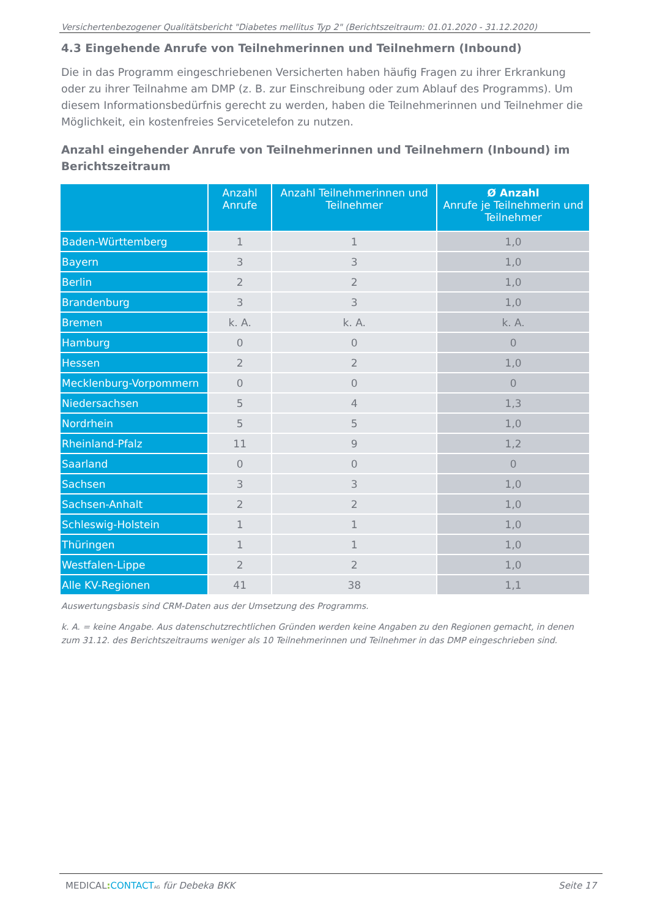Versichertenbezogener Qualitätsbericht "Diabetes mellitus Typ 2" (Berichtszeitraum: 01.01.2020 - 31.12.2020)
4.3 Eingehende Anrufe von Teilnehmerinnen und Teilnehmern (Inbound)
Die in das Programm eingeschriebenen Versicherten haben häufig Fragen zu ihrer Erkrankung oder zu ihrer Teilnahme am DMP (z. B. zur Einschreibung oder zum Ablauf des Programms). Um diesem Informationsbedürfnis gerecht zu werden, haben die Teilnehmerinnen und Teilnehmer die Möglichkeit, ein kostenfreies Servicetelefon zu nutzen.
Anzahl eingehender Anrufe von Teilnehmerinnen und Teilnehmern (Inbound) im Berichtszeitraum
| | Anzahl Anrufe | Anzahl Teilnehmerinnen und Teilnehmer | Ø Anzahl Anrufe je Teilnehmerin und Teilnehmer |
| --- | --- | --- | --- |
| Baden-Württemberg | 1 | 1 | 1,0 |
| Bayern | 3 | 3 | 1,0 |
| Berlin | 2 | 2 | 1,0 |
| Brandenburg | 3 | 3 | 1,0 |
| Bremen | k. A. | k. A. | k. A. |
| Hamburg | 0 | 0 | 0 |
| Hessen | 2 | 2 | 1,0 |
| Mecklenburg-Vorpommern | 0 | 0 | 0 |
| Niedersachsen | 5 | 4 | 1,3 |
| Nordrhein | 5 | 5 | 1,0 |
| Rheinland-Pfalz | 11 | 9 | 1,2 |
| Saarland | 0 | 0 | 0 |
| Sachsen | 3 | 3 | 1,0 |
| Sachsen-Anhalt | 2 | 2 | 1,0 |
| Schleswig-Holstein | 1 | 1 | 1,0 |
| Thüringen | 1 | 1 | 1,0 |
| Westfalen-Lippe | 2 | 2 | 1,0 |
| Alle KV-Regionen | 41 | 38 | 1,1 |
Auswertungsbasis sind CRM-Daten aus der Umsetzung des Programms.
k. A. = keine Angabe. Aus datenschutzrechtlichen Gründen werden keine Angaben zu den Regionen gemacht, in denen zum 31.12. des Berichtszeitraums weniger als 10 Teilnehmerinnen und Teilnehmer in das DMP eingeschrieben sind.
MEDICAL: CONTACT AG für Debeka BKK Seite 17